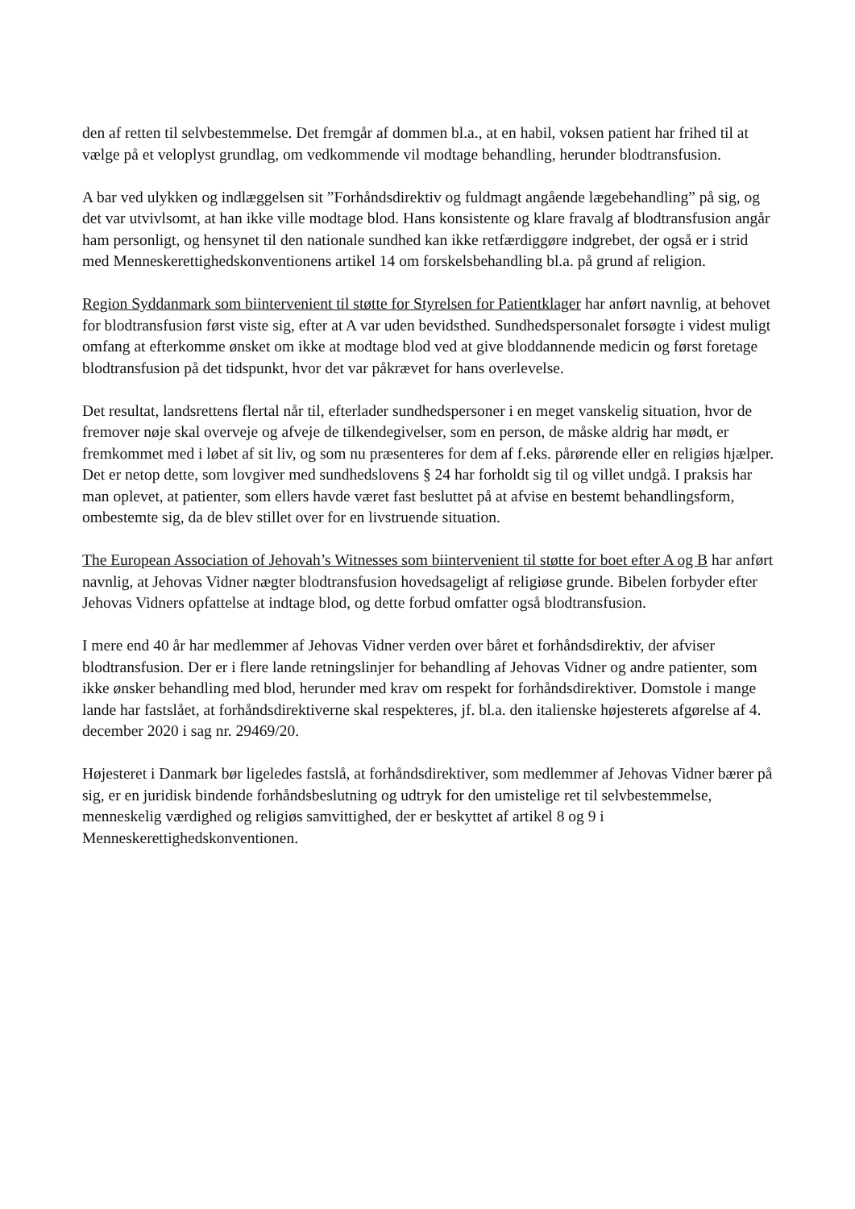den af retten til selvbestemmelse. Det fremgår af dommen bl.a., at en habil, voksen patient har frihed til at vælge på et veloplyst grundlag, om vedkommende vil modtage behandling, herunder blodtransfusion.
A bar ved ulykken og indlæggelsen sit ”Forhåndsdirektiv og fuldmagt angående lægebehandling” på sig, og det var utvivlsomt, at han ikke ville modtage blod. Hans konsistente og klare fravalg af blodtransfusion angår ham personligt, og hensynet til den nationale sundhed kan ikke retfærdiggøre indgrebet, der også er i strid med Menneskerettighedskonventionens artikel 14 om forskelsbehandling bl.a. på grund af religion.
Region Syddanmark som biintervenient til støtte for Styrelsen for Patientklager har anført navnlig, at behovet for blodtransfusion først viste sig, efter at A var uden bevidsthed. Sundhedspersonalet forsøgte i videst muligt omfang at efterkomme ønsket om ikke at modtage blod ved at give bloddannende medicin og først foretage blodtransfusion på det tidspunkt, hvor det var påkrævet for hans overlevelse.
Det resultat, landsrettens flertal når til, efterlader sundhedspersoner i en meget vanskelig situation, hvor de fremover nøje skal overveje og afveje de tilkendegivelser, som en person, de måske aldrig har mødt, er fremkommet med i løbet af sit liv, og som nu præsenteres for dem af f.eks. pårørende eller en religiøs hjælper. Det er netop dette, som lovgiver med sundhedslovens § 24 har forholdt sig til og villet undgå. I praksis har man oplevet, at patienter, som ellers havde været fast besluttet på at afvise en bestemt behandlingsform, ombestemte sig, da de blev stillet over for en livstruende situation.
The European Association of Jehovah’s Witnesses som biintervenient til støtte for boet efter A og B har anført navnlig, at Jehovas Vidner nægter blodtransfusion hovedsageligt af religiøse grunde. Bibelen forbyder efter Jehovas Vidners opfattelse at indtage blod, og dette forbud omfatter også blodtransfusion.
I mere end 40 år har medlemmer af Jehovas Vidner verden over båret et forhåndsdirektiv, der afviser blodtransfusion. Der er i flere lande retningslinjer for behandling af Jehovas Vidner og andre patienter, som ikke ønsker behandling med blod, herunder med krav om respekt for forhåndsdirektiver. Domstole i mange lande har fastslået, at forhåndsdirektiverne skal respekteres, jf. bl.a. den italienske højesterets afgørelse af 4. december 2020 i sag nr. 29469/20.
Højesteret i Danmark bør ligeledes fastslå, at forhåndsdirektiver, som medlemmer af Jehovas Vidner bærer på sig, er en juridisk bindende forhåndsbeslutning og udtryk for den umistelige ret til selvbestemmelse, menneskelig værdighed og religiøs samvittighed, der er beskyttet af artikel 8 og 9 i Menneskerettighedskonventionen.